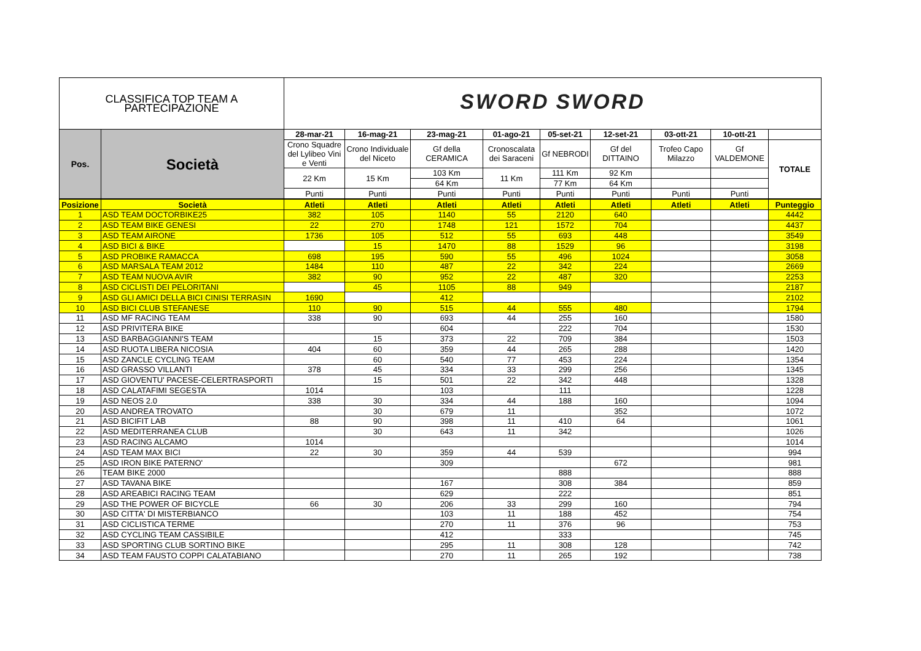| CLASSIFICA TOP TEAM A PARTECIPAZIONE | | SWORD SWORD | | | | | | | | |
| Pos. | Società | 28-mar-21 | 16-mag-21 | 23-mag-21 | 01-ago-21 | 05-set-21 | 12-set-21 | 03-ott-21 | 10-ott-21 | |
| | | Crono Squadre del Lylibeo Vini e Venti | Crono Individuale del Niceto | Gf della CERAMICA | Cronoscalata dei Saraceni | Gf NEBRODI | Gf del DITTAINO | Trofeo Capo Milazzo | Gf VALDEMONE | TOTALE |
| | | 22 Km | 15 Km | 103 Km | 11 Km | 111 Km | 92 Km | | | |
| | | | | 64 Km | | 77 Km | 64 Km | | | |
| | | Punti | Punti | Punti | Punti | Punti | Punti | Punti | Punti | |
| Posizione | Società | Atleti | Atleti | Atleti | Atleti | Atleti | Atleti | Atleti | Atleti | Punteggio |
| --- | --- | --- | --- | --- | --- | --- | --- | --- | --- | --- |
| 1 | ASD TEAM DOCTORBIKE25 | 382 | 105 | 1140 | 55 | 2120 | 640 | | | 4442 |
| 2 | ASD TEAM BIKE GENESI | 22 | 270 | 1748 | 121 | 1572 | 704 | | | 4437 |
| 3 | ASD TEAM AIRONE | 1736 | 105 | 512 | 55 | 693 | 448 | | | 3549 |
| 4 | ASD BICI & BIKE | | 15 | 1470 | 88 | 1529 | 96 | | | 3198 |
| 5 | ASD PROBIKE RAMACCA | 698 | 195 | 590 | 55 | 496 | 1024 | | | 3058 |
| 6 | ASD MARSALA TEAM 2012 | 1484 | 110 | 487 | 22 | 342 | 224 | | | 2669 |
| 7 | ASD TEAM NUOVA AVIR | 382 | 90 | 952 | 22 | 487 | 320 | | | 2253 |
| 8 | ASD CICLISTI DEI PELORITANI | | 45 | 1105 | 88 | 949 | | | | 2187 |
| 9 | ASD GLI AMICI DELLA BICI CINISI TERRASIN | 1690 | | 412 | | | | | | 2102 |
| 10 | ASD BICI CLUB STEFANESE | 110 | 90 | 515 | 44 | 555 | 480 | | | 1794 |
| 11 | ASD MF RACING TEAM | 338 | 90 | 693 | 44 | 255 | 160 | | | 1580 |
| 12 | ASD PRIVITERA BIKE | | | 604 | | 222 | 704 | | | 1530 |
| 13 | ASD BARBAGGIANNI'S TEAM | | 15 | 373 | 22 | 709 | 384 | | | 1503 |
| 14 | ASD RUOTA LIBERA NICOSIA | 404 | 60 | 359 | 44 | 265 | 288 | | | 1420 |
| 15 | ASD ZANCLE CYCLING TEAM | | 60 | 540 | 77 | 453 | 224 | | | 1354 |
| 16 | ASD GRASSO VILLANTI | 378 | 45 | 334 | 33 | 299 | 256 | | | 1345 |
| 17 | ASD GIOVENTU' PACESE-CELERTRASPORTI | | 15 | 501 | 22 | 342 | 448 | | | 1328 |
| 18 | ASD CALATAFIMI SEGESTA | 1014 | | 103 | | 111 | | | | 1228 |
| 19 | ASD NEOS 2.0 | 338 | 30 | 334 | 44 | 188 | 160 | | | 1094 |
| 20 | ASD ANDREA TROVATO | | 30 | 679 | 11 | | 352 | | | 1072 |
| 21 | ASD BICIFIT LAB | 88 | 90 | 398 | 11 | 410 | 64 | | | 1061 |
| 22 | ASD MEDITERRANEA CLUB | | 30 | 643 | 11 | 342 | | | | 1026 |
| 23 | ASD RACING ALCAMO | 1014 | | | | | | | | 1014 |
| 24 | ASD TEAM MAX BICI | 22 | 30 | 359 | 44 | 539 | | | | 994 |
| 25 | ASD IRON BIKE PATERNO' | | | 309 | | | 672 | | | 981 |
| 26 | TEAM BIKE 2000 | | | | | 888 | | | | 888 |
| 27 | ASD TAVANA BIKE | | | 167 | | 308 | 384 | | | 859 |
| 28 | ASD AREABICI RACING TEAM | | | 629 | | 222 | | | | 851 |
| 29 | ASD THE POWER OF BICYCLE | 66 | 30 | 206 | 33 | 299 | 160 | | | 794 |
| 30 | ASD CITTA' DI MISTERBIANCO | | | 103 | 11 | 188 | 452 | | | 754 |
| 31 | ASD CICLISTICA TERME | | | 270 | 11 | 376 | 96 | | | 753 |
| 32 | ASD CYCLING TEAM CASSIBILE | | | 412 | | 333 | | | | 745 |
| 33 | ASD SPORTING CLUB SORTINO BIKE | | | 295 | 11 | 308 | 128 | | | 742 |
| 34 | ASD TEAM FAUSTO COPPI CALATABIANO | | | 270 | 11 | 265 | 192 | | | 738 |